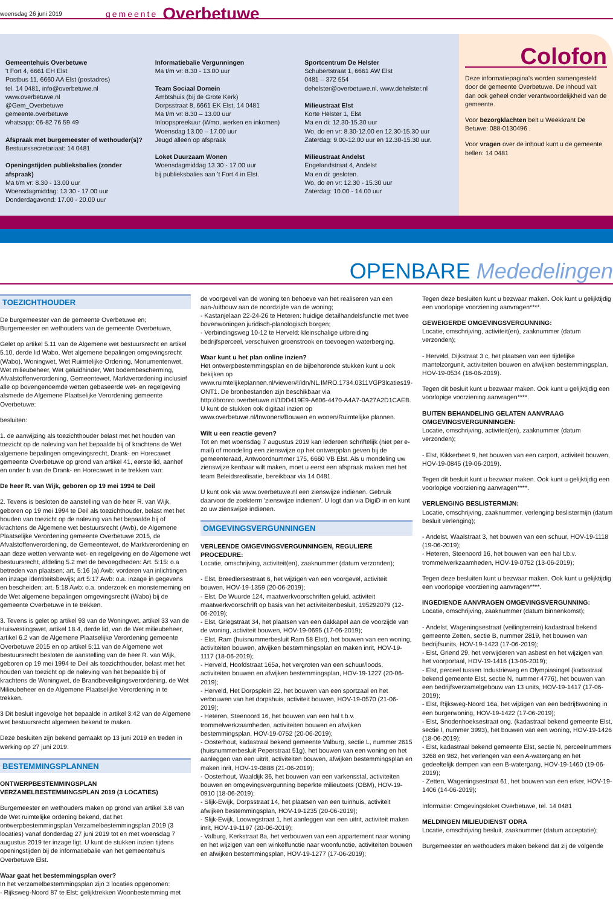woensdag 26 juni 2019 gemeente Overbetuwe
Gemeentehuis Overbetuwe
't Fort 4, 6661 EH Elst
Postbus 11, 6660 AA Elst (postadres)
tel. 14 0481, info@overbetuwe.nl
www.overbetuwe.nl
@Gem_Overbetuwe
gemeente.overbetuwe
whatsapp: 06-82 76 59 49
Afspraak met burgemeester of wethouder(s)?
Bestuurssecretariaat: 14 0481
Openingstijden publieksbalies (zonder afspraak)
Ma t/m vr: 8.30 - 13.00 uur
Woensdagmiddag: 13.30 - 17.00 uur
Donderdagavond: 17.00 - 20.00 uur
Informatiebalie Vergunningen
Ma t/m vr: 8.30 - 13.00 uur
Team Sociaal Domein
Ambtshuis (bij de Grote Kerk)
Dorpsstraat 8, 6661 EK Elst, 14 0481
Ma t/m vr: 8.30 – 13.00 uur
Inloopspreekuur (Wmo, werken en inkomen)
Woensdag 13.00 – 17.00 uur
Jeugd alleen op afspraak
Loket Duurzaam Wonen
Woensdagmiddag 13.30 - 17.00 uur
bij publieksbalies aan 't Fort 4 in Elst.
Sportcentrum De Helster
Schubertstraat 1, 6661 AW Elst
0481 – 372 554
dehelster@overbetuwe.nl, www.dehelster.nl
Milieustraat Elst
Korte Helster 1, Elst
Ma en di: 12.30-15.30 uur
Wo, do en vr: 8.30-12.00 en 12.30-15.30 uur
Zaterdag: 9.00-12.00 uur en 12.30-15.30 uur.
Milieustraat Andelst
Engelandstraat 4, Andelst
Ma en di: gesloten.
Wo, do en vr: 12.30 - 15.30 uur
Zaterdag: 10.00 - 14.00 uur
Colofon
Deze informatiepagina's worden samengesteld door de gemeente Overbetuwe. De inhoud valt dan ook geheel onder verantwoordelijkheid van de gemeente.
Voor bezorgklachten belt u Weekkrant De Betuwe: 088-0130496 .
Voor vragen over de inhoud kunt u de gemeente bellen: 14 0481
OPENBARE Mededelingen
TOEZICHTHOUDER
De burgemeester van de gemeente Overbetuwe en;
Burgemeester en wethouders van de gemeente Overbetuwe,
Gelet op artikel 5.11 van de Algemene wet bestuursrecht en artikel 5.10, derde lid Wabo, Wet algemene bepalingen omgevingsrecht (Wabo), Woningwet, Wet Ruimtelijke Ordening, Monumentenwet, Wet milieubeheer, Wet geluidhinder, Wet bodembescherming, Afvalstoffenverordening, Gemeentewet, Marktverordening inclusief alle op bovengenoemde wetten gebaseerde wet- en regelgeving alsmede de Algemene Plaatselijke Verordening gemeente Overbetuwe:
besluiten:
1. de aanwijzing als toezichthouder belast met het houden van toezicht op de naleving van het bepaalde bij of krachtens de Wet algemene bepalingen omgevingsrecht, Drank- en Horecawet gemeente Overbetuwe op grond van artikel 41, eerste lid, aanhef en onder b van de Drank- en Horecawet in te trekken van:
De heer R. van Wijk, geboren op 19 mei 1994 te Deil
2. Tevens is besloten de aanstelling van de heer R. van Wijk, geboren op 19 mei 1994 te Deil als toezichthouder, belast met het houden van toezicht op de naleving van het bepaalde bij of krachtens de Algemene wet bestuursrecht (Awb), de Algemene Plaatselijke Verordening gemeente Overbetuwe 2015, de Afvalstoffenverordening, de Gemeentewet, de Marktverordening en aan deze wetten verwante wet- en regelgeving en de Algemene wet bestuursrecht, afdeling 5.2 met de bevoegdheden: Art. 5:15: o.a betreden van plaatsen; art. 5:16 (a) Awb: vorderen van inlichtingen en inzage identiteitsbewijs; art 5:17 Awb: o.a. inzage in gegevens en bescheiden; art. 5:18 Awb: o.a. onderzoek en monsterneming en de Wet algemene bepalingen omgevingsrecht (Wabo) bij de gemeente Overbetuwe in te trekken.
3. Tevens is gelet op artikel 93 van de Woningwet, artikel 33 van de Huisvestingswet, artikel 18.4, derde lid, van de Wet milieubeheer, artikel 6.2 van de Algemene Plaatselijke Verordening gemeente Overbetuwe 2015 en op artikel 5:11 van de Algemene wet bestuursrecht besloten de aanstelling van de heer R. van Wijk, geboren op 19 mei 1994 te Deil als toezichthouder, belast met het houden van toezicht op de naleving van het bepaalde bij of krachtens de Woningwet, de Brandbeveiligingsverordening, de Wet Milieubeheer en de Algemene Plaatselijke Verordening in te trekken.
3 Dit besluit ingevolge het bepaalde in artikel 3:42 van de Algemene wet bestuursrecht algemeen bekend te maken.
Deze besluiten zijn bekend gemaakt op 13 juni 2019 en treden in werking op 27 juni 2019.
BESTEMMINGSPLANNEN
ONTWERPBESTEMMINGSPLAN
VERZAMELBESTEMMINGSPLAN 2019 (3 LOCATIES)
Burgemeester en wethouders maken op grond van artikel 3.8 van de Wet ruimtelijke ordening bekend, dat het ontwerpbestemmingsplan Verzamelbestemmingsplan 2019 (3 locaties) vanaf donderdag 27 juni 2019 tot en met woensdag 7 augustus 2019 ter inzage ligt. U kunt de stukken inzien tijdens openingstijden bij de informatiebalie van het gemeentehuis Overbetuwe Elst.
Waar gaat het bestemmingsplan over?
In het verzamelbestemmingsplan zijn 3 locaties opgenomen:
- Rijksweg-Noord 87 te Elst: gelijktrekken Woonbestemming met
de voorgevel van de woning ten behoeve van het realiseren van een aan-/uitbouw aan de noordzijde van de woning;
- Kastanjelaan 22-24-26 te Heteren: huidige detailhandelsfunctie met twee bovenwoningen juridisch-planologisch borgen;
- Verbindingsweg 10-12 te Herveld: kleinschalige uitbreiding bedrijfsperceel, verschuiven groenstrook en toevoegen waterberging.
Waar kunt u het plan online inzien?
Het ontwerpbestemmingsplan en de bijbehorende stukken kunt u ook bekijken op www.ruimtelijkeplannen.nl/viewer#!/idn/NL.IMRO.1734.0311VGP3lcaties19-ONT1. De bronbestanden zijn beschikbaar via http://bronro.overbetuwe.nl/1DD419E9-A606-4470-A4A7-0A27A2D1CAEB. U kunt de stukken ook digitaal inzien op www.overbetuwe.nl/Inwoners/Bouwen en wonen/Ruimtelijke plannen.
Wilt u een reactie geven?
Tot en met woensdag 7 augustus 2019 kan iedereen schriftelijk (niet per e-mail) of mondeling een zienswijze op het ontwerpplan geven bij de gemeenteraad, Antwoordnummer 175, 6660 VB Elst. Als u mondeling uw zienswijze kenbaar wilt maken, moet u eerst een afspraak maken met het team Beleidsrealisatie, bereikbaar via 14 0481.
U kunt ook via www.overbetuwe.nl een zienswijze indienen. Gebruik daarvoor de zoekterm 'zienswijze indienen'. U logt dan via DigiD in en kunt zo uw zienswijze indienen.
OMGEVINGSVERGUNNINGEN
VERLEENDE OMGEVINGSVERGUNNINGEN, REGULIERE PROCEDURE:
Locatie, omschrijving, activiteit(en), zaaknummer (datum verzonden);
- Elst, Breedlersestraat 6, het wijzigen van een voorgevel, activiteit bouwen, HOV-19-1359 (20-06-2019);
- Elst, De Wuurde 124, maatwerkvoorschriften geluid, activiteit maatwerkvoorschrift op basis van het activiteitenbesluit, 195292079 (12-06-2019);
- Elst, Griegstraat 34, het plaatsen van een dakkapel aan de voorzijde van de woning, activiteit bouwen, HOV-19-0695 (17-06-2019);
- Elst, Ram (huisnummerbesluit Ram 58 Elst), het bouwen van een woning, activiteiten bouwen, afwijken bestemmingsplan en maken inrit, HOV-19-1117 (18-06-2019);
- Herveld, Hoofdstraat 165a, het vergroten van een schuur/loods, activiteiten bouwen en afwijken bestemmingsplan, HOV-19-1227 (20-06-2019);
- Herveld, Het Dorpsplein 22, het bouwen van een sportzaal en het verbouwen van het dorpshuis, activiteit bouwen, HOV-19-0570 (21-06-2019);
- Heteren, Steenoord 16, het bouwen van een hal t.b.v. trommelwerkzaamheden, activiteiten bouwen en afwijken bestemmingsplan, HOV-19-0752 (20-06-2019);
- Oosterhout, kadastraal bekend gemeente Valburg, sectie L, nummer 2615 (huisnummerbesluit Peperstraat 51g), het bouwen van een woning en het aanleggen van een uitrit, activiteiten bouwen, afwijken bestemmingsplan en maken inrit, HOV-19-0888 (21-06-2019);
- Oosterhout, Waaldijk 36, het bouwen van een varkensstal, activiteiten bouwen en omgevingsvergunning beperkte milieutoets (OBM), HOV-19-0910 (18-06-2019);
- Slijk-Ewijk, Dorpsstraat 14, het plaatsen van een tuinhuis, activiteit afwijken bestemmingsplan, HOV-19-1235 (20-06-2019);
- Slijk-Ewijk, Loowegstraat 1, het aanleggen van een uitrit, activiteit maken inrit, HOV-19-1197 (20-06-2019);
- Valburg, Kerkstraat 8a, het verbouwen van een appartement naar woning en het wijzigen van een winkelfunctie naar woonfunctie, activiteiten bouwen en afwijken bestemmingsplan, HOV-19-1277 (17-06-2019);
Tegen deze besluiten kunt u bezwaar maken. Ook kunt u gelijktijdig een voorlopige voorziening aanvragen****.
GEWEIGERDE OMGEVINGSVERGUNNING:
Locatie, omschrijving, activiteit(en), zaaknummer (datum verzonden);
- Herveld, Dijkstraat 3 c, het plaatsen van een tijdelijke mantelzorgunit, activiteiten bouwen en afwijken bestemmingsplan, HOV-19-0534 (18-06-2019).
Tegen dit besluit kunt u bezwaar maken. Ook kunt u gelijktijdig een voorlopige voorziening aanvragen****.
BUITEN BEHANDELING GELATEN AANVRAAG OMGEVINGSVERGUNNINGEN:
Locatie, omschrijving, activiteit(en), zaaknummer (datum verzonden);
- Elst, Kikkerbeet 9, het bouwen van een carport, activiteit bouwen, HOV-19-0845 (19-06-2019).
Tegen dit besluit kunt u bezwaar maken. Ook kunt u gelijktijdig een voorlopige voorziening aanvragen****.
VERLENGING BESLISTERMIJN:
Locatie, omschrijving, zaaknummer, verlenging beslistermijn (datum besluit verlenging);
- Andelst, Waalstraat 3, het bouwen van een schuur, HOV-19-1118 (19-06-2019);
- Heteren, Steenoord 16, het bouwen van een hal t.b.v. trommelwerkzaamheden, HOV-19-0752 (13-06-2019);
Tegen deze besluiten kunt u bezwaar maken. Ook kunt u gelijktijdig een voorlopige voorziening aanvragen****.
INGEDIENDE AANVRAGEN OMGEVINGSVERGUNNING:
Locatie, omschrijving, zaaknummer (datum binnenkomst);
- Andelst, Wageningsestraat (veilingterrein) kadastraal bekend gemeente Zetten, sectie B, nummer 2819, het bouwen van bedrijfsunits, HOV-19-1423 (17-06-2019);
- Elst, Griend 29, het verwijderen van asbest en het wijzigen van het voorportaal, HOV-19-1416 (13-06-2019);
- Elst, perceel tussen Industrieweg en Olympiasingel (kadastraal bekend gemeente Elst, sectie N, nummer 4776), het bouwen van een bedrijfsverzamelgebouw van 13 units, HOV-19-1417 (17-06-2019);
- Elst, Rijksweg-Noord 16a, het wijzigen van een bedrijfswoning in een burgerwoning, HOV-19-1422 (17-06-2019);
- Elst, Snodenhoeksestraat ong. (kadastraal bekend gemeente Elst, sectie I, nummer 3993), het bouwen van een woning, HOV-19-1426 (18-06-2019);
- Elst, kadastraal bekend gemeente Elst, sectie N, perceelnummers 3268 en 982, het verlengen van een A-watergang en het gedeeltelijk dempen van een B-watergang, HOV-19-1460 (19-06-2019);
- Zetten, Wageningsestraat 61, het bouwen van een erker, HOV-19-1406 (14-06-2019);
Informatie: Omgevingsloket Overbetuwe, tel. 14 0481
MELDINGEN MILIEUDIENST ODRA
Locatie, omschrijving besluit, zaaknummer (datum acceptatie);
Burgemeester en wethouders maken bekend dat zij de volgende